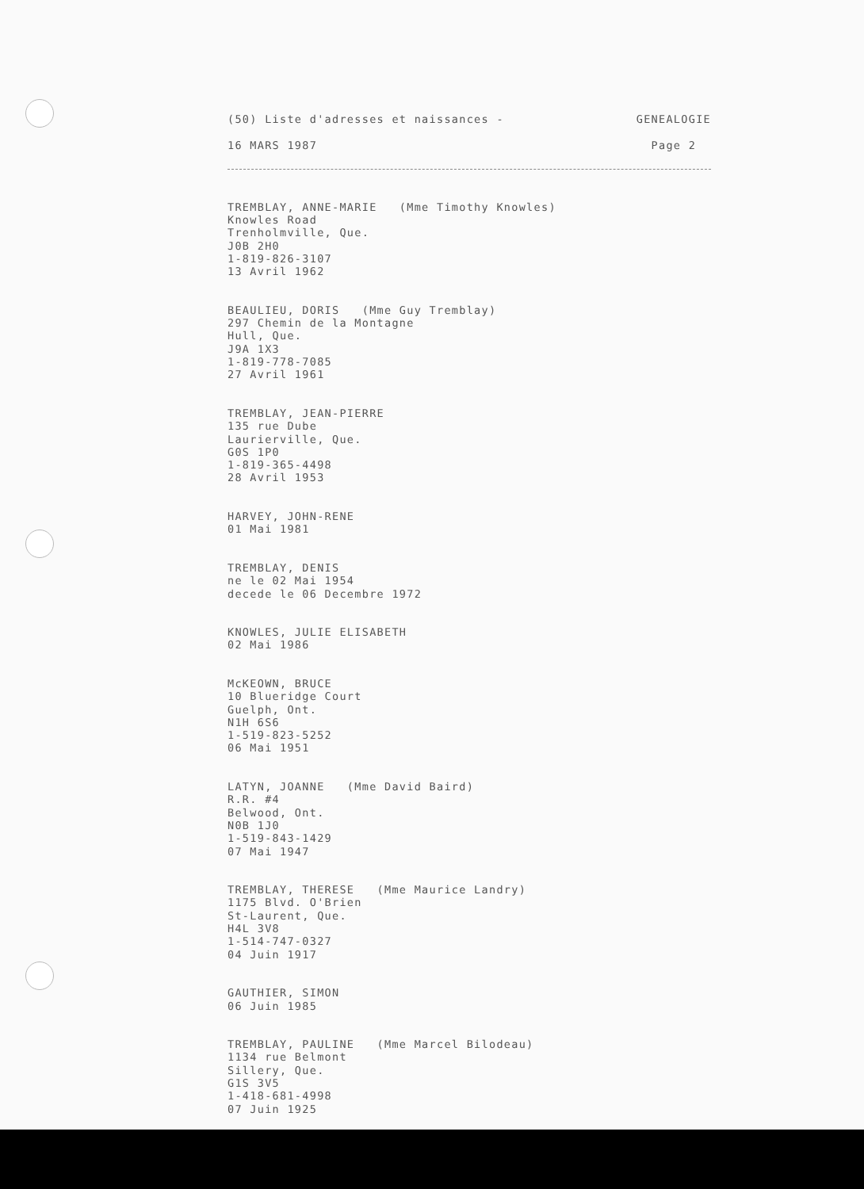(50) Liste d'adresses et naissances - GENEALOGIE
16 MARS 1987 Page 2
TREMBLAY, ANNE-MARIE (Mme Timothy Knowles) Knowles Road Trenholmville, Que. J0B 2H0 1-819-826-3107 13 Avril 1962
BEAULIEU, DORIS (Mme Guy Tremblay) 297 Chemin de la Montagne Hull, Que. J9A 1X3 1-819-778-7085 27 Avril 1961
TREMBLAY, JEAN-PIERRE 135 rue Dube Laurierville, Que. G0S 1P0 1-819-365-4498 28 Avril 1953
HARVEY, JOHN-RENE 01 Mai 1981
TREMBLAY, DENIS ne le 02 Mai 1954 decede le 06 Decembre 1972
KNOWLES, JULIE ELISABETH 02 Mai 1986
McKEOWN, BRUCE 10 Blueridge Court Guelph, Ont. N1H 6S6 1-519-823-5252 06 Mai 1951
LATYN, JOANNE (Mme David Baird) R.R. #4 Belwood, Ont. N0B 1J0 1-519-843-1429 07 Mai 1947
TREMBLAY, THERESE (Mme Maurice Landry) 1175 Blvd. O'Brien St-Laurent, Que. H4L 3V8 1-514-747-0327 04 Juin 1917
GAUTHIER, SIMON 06 Juin 1985
TREMBLAY, PAULINE (Mme Marcel Bilodeau) 1134 rue Belmont Sillery, Que. G1S 3V5 1-418-681-4998 07 Juin 1925